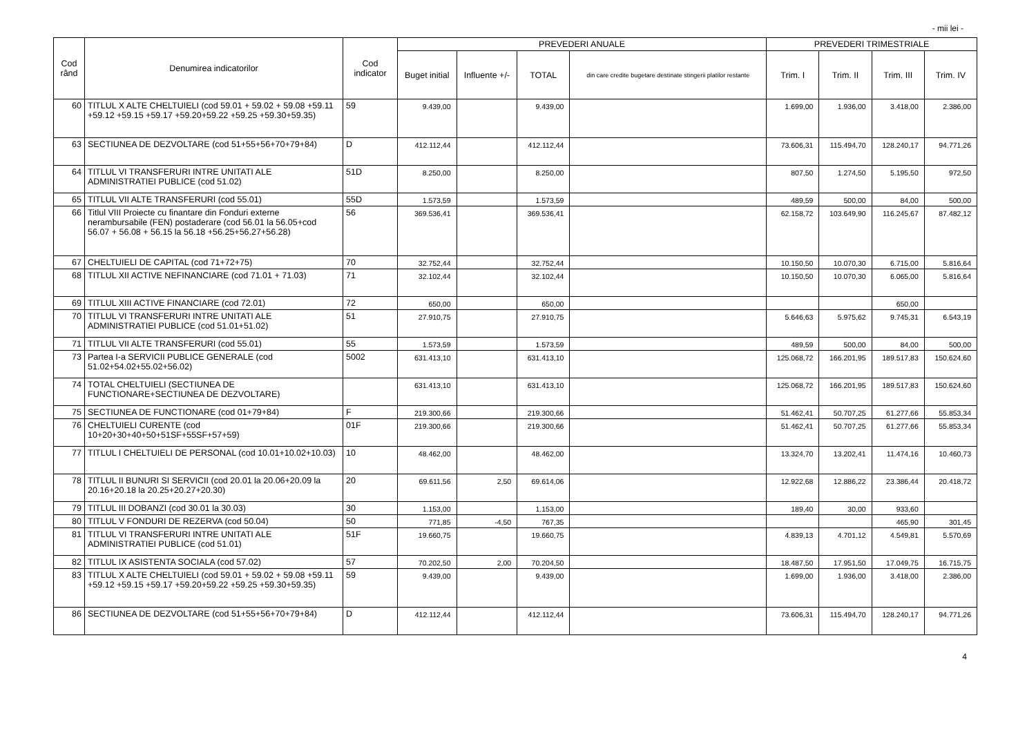- mii lei -
| Cod rând | Denumirea indicatorilor | Cod indicator | PREVEDERI ANUALE | | | | PREVEDERI TRIMESTRIALE | | | |
| --- | --- | --- | --- | --- | --- | --- | --- | --- | --- | --- |
| | | | Buget initial | Influente +/- | TOTAL | din care credite bugetare destinate stingerii platilor restante | Trim. I | Trim. II | Trim. III | Trim. IV |
| 60 | TITLUL X ALTE CHELTUIELI (cod 59.01 + 59.02 + 59.08 +59.11 +59.12 +59.15 +59.17 +59.20+59.22 +59.25 +59.30+59.35) | 59 | 9.439,00 | | 9.439,00 | | 1.699,00 | 1.936,00 | 3.418,00 | 2.386,00 |
| 63 | SECTIUNEA DE DEZVOLTARE (cod 51+55+56+70+79+84) | D | 412.112,44 | | 412.112,44 | | 73.606,31 | 115.494,70 | 128.240,17 | 94.771,26 |
| 64 | TITLUL VI TRANSFERURI INTRE UNITATI ALE ADMINISTRATIEI PUBLICE (cod 51.02) | 51D | 8.250,00 | | 8.250,00 | | 807,50 | 1.274,50 | 5.195,50 | 972,50 |
| 65 | TITLUL VII ALTE TRANSFERURI (cod 55.01) | 55D | 1.573,59 | | 1.573,59 | | 489,59 | 500,00 | 84,00 | 500,00 |
| 66 | Titlul VIII Proiecte cu finantare din Fonduri externe nerambursabile (FEN) postaderare (cod 56.01 la 56.05+cod 56.07 + 56.08 + 56.15 la 56.18 +56.25+56.27+56.28) | 56 | 369.536,41 | | 369.536,41 | | 62.158,72 | 103.649,90 | 116.245,67 | 87.482,12 |
| 67 | CHELTUIELI DE CAPITAL (cod 71+72+75) | 70 | 32.752,44 | | 32.752,44 | | 10.150,50 | 10.070,30 | 6.715,00 | 5.816,64 |
| 68 | TITLUL XII ACTIVE NEFINANCIARE (cod 71.01 + 71.03) | 71 | 32.102,44 | | 32.102,44 | | 10.150,50 | 10.070,30 | 6.065,00 | 5.816,64 |
| 69 | TITLUL XIII ACTIVE FINANCIARE (cod 72.01) | 72 | 650,00 | | 650,00 | | | | 650,00 | |
| 70 | TITLUL VI TRANSFERURI INTRE UNITATI ALE ADMINISTRATIEI PUBLICE (cod 51.01+51.02) | 51 | 27.910,75 | | 27.910,75 | | 5.646,63 | 5.975,62 | 9.745,31 | 6.543,19 |
| 71 | TITLUL VII ALTE TRANSFERURI (cod 55.01) | 55 | 1.573,59 | | 1.573,59 | | 489,59 | 500,00 | 84,00 | 500,00 |
| 73 | Partea I-a SERVICII PUBLICE GENERALE (cod 51.02+54.02+55.02+56.02) | 5002 | 631.413,10 | | 631.413,10 | | 125.068,72 | 166.201,95 | 189.517,83 | 150.624,60 |
| 74 | TOTAL CHELTUIELI (SECTIUNEA DE FUNCTIONARE+SECTIUNEA DE DEZVOLTARE) | | 631.413,10 | | 631.413,10 | | 125.068,72 | 166.201,95 | 189.517,83 | 150.624,60 |
| 75 | SECTIUNEA DE FUNCTIONARE (cod 01+79+84) | F | 219.300,66 | | 219.300,66 | | 51.462,41 | 50.707,25 | 61.277,66 | 55.853,34 |
| 76 | CHELTUIELI CURENTE (cod 10+20+30+40+50+51SF+55SF+57+59) | 01F | 219.300,66 | | 219.300,66 | | 51.462,41 | 50.707,25 | 61.277,66 | 55.853,34 |
| 77 | TITLUL I CHELTUIELI DE PERSONAL (cod 10.01+10.02+10.03) | 10 | 48.462,00 | | 48.462,00 | | 13.324,70 | 13.202,41 | 11.474,16 | 10.460,73 |
| 78 | TITLUL II BUNURI SI SERVICII (cod 20.01 la 20.06+20.09 la 20.16+20.18 la 20.25+20.27+20.30) | 20 | 69.611,56 | 2,50 | 69.614,06 | | 12.922,68 | 12.886,22 | 23.386,44 | 20.418,72 |
| 79 | TITLUL III DOBANZI (cod 30.01 la 30.03) | 30 | 1.153,00 | | 1.153,00 | | 189,40 | 30,00 | 933,60 | |
| 80 | TITLUL V FONDURI DE REZERVA (cod 50.04) | 50 | 771,85 | -4,50 | 767,35 | | | | 465,90 | 301,45 |
| 81 | TITLUL VI TRANSFERURI INTRE UNITATI ALE ADMINISTRATIEI PUBLICE (cod 51.01) | 51F | 19.660,75 | | 19.660,75 | | 4.839,13 | 4.701,12 | 4.549,81 | 5.570,69 |
| 82 | TITLUL IX ASISTENTA SOCIALA (cod 57.02) | 57 | 70.202,50 | 2,00 | 70.204,50 | | 18.487,50 | 17.951,50 | 17.049,75 | 16.715,75 |
| 83 | TITLUL X ALTE CHELTUIELI (cod 59.01 + 59.02 + 59.08 +59.11 +59.12 +59.15 +59.17 +59.20+59.22 +59.25 +59.30+59.35) | 59 | 9.439,00 | | 9.439,00 | | 1.699,00 | 1.936,00 | 3.418,00 | 2.386,00 |
| 86 | SECTIUNEA DE DEZVOLTARE (cod 51+55+56+70+79+84) | D | 412.112,44 | | 412.112,44 | | 73.606,31 | 115.494,70 | 128.240,17 | 94.771,26 |
4